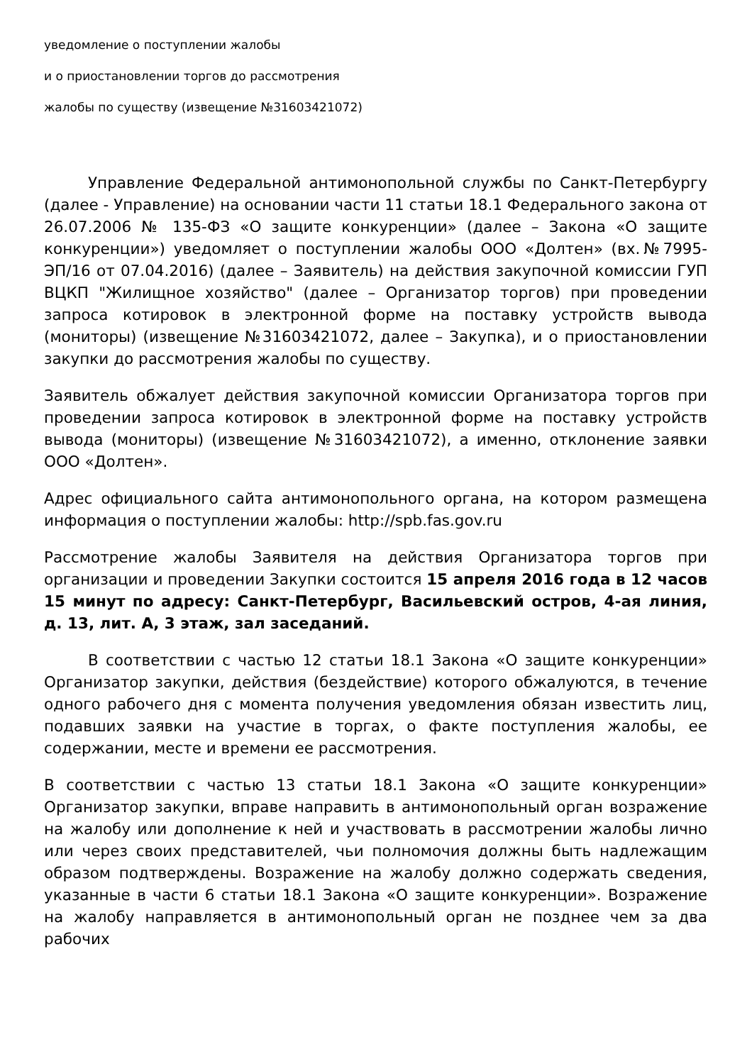уведомление о поступлении жалобы
и о приостановлении торгов до рассмотрения
жалобы по существу (извещение №31603421072)
Управление Федеральной антимонопольной службы по Санкт-Петербургу (далее - Управление) на основании части 11 статьи 18.1 Федерального закона от 26.07.2006 № 135-ФЗ «О защите конкуренции» (далее – Закона «О защите конкуренции») уведомляет о поступлении жалобы ООО «Долтен» (вх.№7995-ЭП/16 от 07.04.2016) (далее – Заявитель) на действия закупочной комиссии ГУП ВЦКП "Жилищное хозяйство" (далее – Организатор торгов) при проведении запроса котировок в электронной форме на поставку устройств вывода (мониторы) (извещение №31603421072, далее – Закупка), и о приостановлении закупки до рассмотрения жалобы по существу.
Заявитель обжалует действия закупочной комиссии Организатора торгов при проведении запроса котировок в электронной форме на поставку устройств вывода (мониторы) (извещение №31603421072), а именно, отклонение заявки ООО «Долтен».
Адрес официального сайта антимонопольного органа, на котором размещена информация о поступлении жалобы: http://spb.fas.gov.ru
Рассмотрение жалобы Заявителя на действия Организатора торгов при организации и проведении Закупки состоится 15 апреля 2016 года в 12 часов 15 минут по адресу: Санкт-Петербург, Васильевский остров, 4-ая линия, д. 13, лит. А, 3 этаж, зал заседаний.
В соответствии с частью 12 статьи 18.1 Закона «О защите конкуренции» Организатор закупки, действия (бездействие) которого обжалуются, в течение одного рабочего дня с момента получения уведомления обязан известить лиц, подавших заявки на участие в торгах, о факте поступления жалобы, ее содержании, месте и времени ее рассмотрения.
В соответствии с частью 13 статьи 18.1 Закона «О защите конкуренции» Организатор закупки, вправе направить в антимонопольный орган возражение на жалобу или дополнение к ней и участвовать в рассмотрении жалобы лично или через своих представителей, чьи полномочия должны быть надлежащим образом подтверждены. Возражение на жалобу должно содержать сведения, указанные в части 6 статьи 18.1 Закона «О защите конкуренции». Возражение на жалобу направляется в антимонопольный орган не позднее чем за два рабочих